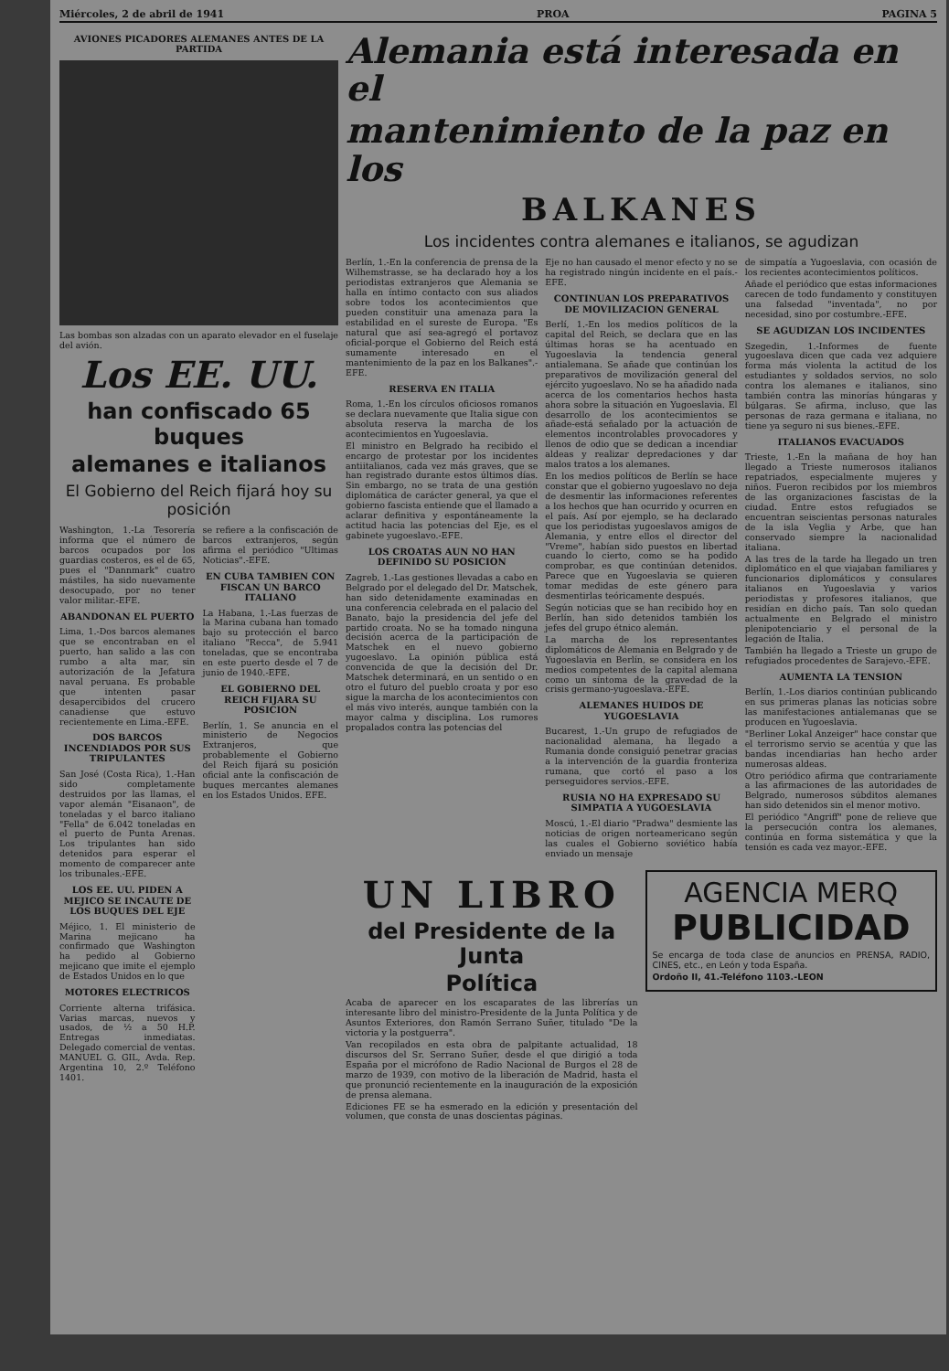Miércoles, 2 de abril de 1941 PROA PAGINA 5
AVIONES PICADORES ALEMANES ANTES DE LA PARTIDA
Las bombas son alzadas con un aparato elevador en el fuselaje del avión.
Los EE. UU.
han confiscado 65 buques
alemanes e italianos
El Gobierno del Reich fijará hoy su posición
Washington, 1.-La Tesorería informa que el número de barcos ocupados por los guardias costeros, es el de 65, pues el "Dannmark" cuatro mástiles, ha sido nuevamente desocupado, por no tener valor militar.-EFE.
ABANDONAN EL PUERTO
Lima, 1.-Dos barcos alemanes que se encontraban en el puerto, han salido a las con rumbo a alta mar, sin autorización de la Jefatura naval peruana. Es probable que intenten pasar desapercibidos del crucero canadiense que estuvo recientemente en Lima.-EFE.
DOS BARCOS INCENDIADOS POR SUS TRIPULANTES
San José (Costa Rica), 1.-Han sido completamente destruidos por las llamas, el vapor alemán "Eisanaon", de toneladas y el barco italiano "Fella" de 6.042 toneladas en el puerto de Punta Arenas. Los tripulantes han sido detenidos para esperar el momento de comparecer ante los tribunales.-EFE.
LOS EE. UU. PIDEN A MEJICO SE INCAUTE DE LOS BUQUES DEL EJE
Méjico, 1. El ministerio de Marina mejicano ha confirmado que Washington ha pedido al Gobierno mejicano que imite el ejemplo de Estados Unidos en lo que
MOTORES ELECTRICOS
Corriente alterna trifásica. Varias marcas, nuevos y usados, de ½ a 50 H.P. Entregas inmediatas. Delegado comercial de ventas. MANUEL G. GIL, Avda. Rep. Argentina 10, 2.º Teléfono 1401.
se refiere a la confiscación de barcos extranjeros, según afirma el periódico "Ultimas Noticias".-EFE.
EN CUBA TAMBIEN CON FISCAN UN BARCO ITALIANO
La Habana, 1.-Las fuerzas de la Marina cubana han tomado bajo su protección el barco italiano "Recca", de 5.941 toneladas, que se encontraba en este puerto desde el 7 de junio de 1940.-EFE.
EL GOBIERNO DEL REICH FIJARA SU POSICION
Berlín, 1. Se anuncia en el ministerio de Negocios Extranjeros, que probablemente el Gobierno del Reich fijará su posición oficial ante la confiscación de buques mercantes alemanes en los Estados Unidos. EFE.
Alemania está interesada en el
mantenimiento de la paz en los
BALKANES
Los incidentes contra alemanes e italianos, se agudizan
Berlín, 1.-En la conferencia de prensa de la Wilhemstrasse, se ha declarado hoy a los periodistas extranjeros que Alemania se halla en íntimo contacto con sus aliados sobre todos los acontecimientos que pueden constituir una amenaza para la estabilidad en el sureste de Europa. "Es natural que así sea-agregó el portavoz oficial-porque el Gobierno del Reich está sumamente interesado en el mantenimiento de la paz en los Balkanes".-EFE.
RESERVA EN ITALIA
Roma, 1.-En los círculos oficiosos romanos se declara nuevamente que Italia sigue con absoluta reserva la marcha de los acontecimientos en Yugoeslavia.
El ministro en Belgrado ha recibido el encargo de protestar por los incidentes antiitalianos, cada vez más graves, que se han registrado durante estos últimos días. Sin embargo, no se trata de una gestión diplomática de carácter general, ya que el gobierno fascista entiende que el llamado a aclarar definitiva y espontáneamente la actitud hacia las potencias del Eje, es el gabinete yugoeslavo.-EFE.
LOS CROATAS AUN NO HAN DEFINIDO SU POSICION
Zagreb, 1.-Las gestiones llevadas a cabo en Belgrado por el delegado del Dr. Matschek, han sido detenidamente examinadas en una conferencia celebrada en el palacio del Banato, bajo la presidencia del jefe del partido croata. No se ha tomado ninguna decisión acerca de la participación de Matschek en el nuevo gobierno yugoeslavo. La opinión pública está convencida de que la decisión del Dr. Matschek determinará, en un sentido o en otro el futuro del pueblo croata y por eso sigue la marcha de los acontecimientos con el más vivo interés, aunque también con la mayor calma y disciplina. Los rumores propalados contra las potencias del
Eje no han causado el menor efecto y no se ha registrado ningún incidente en el país.-EFE.
CONTINUAN LOS PREPARATIVOS DE MOVILIZACION GENERAL
Berlí, 1.-En los medios políticos de la capital del Reich, se declara que en las últimas horas se ha acentuado en Yugoeslavia la tendencia general antialemana. Se añade que continúan los preparativos de movilización general del ejército yugoeslavo. No se ha añadido nada acerca de los comentarios hechos hasta ahora sobre la situación en Yugoeslavia. El desarrollo de los acontecimientos se añade-está señalado por la actuación de elementos incontrolables provocadores y llenos de odio que se dedican a incendiar aldeas y realizar depredaciones y dar malos tratos a los alemanes.
En los medios políticos de Berlín se hace constar que el gobierno yugoeslavo no deja de desmentir las informaciones referentes a los hechos que han ocurrido y ocurren en el país. Así por ejemplo, se ha declarado que los periodistas yugoeslavos amigos de Alemania, y entre ellos el director del "Vreme", habían sido puestos en libertad cuando lo cierto, como se ha podido comprobar, es que continúan detenidos. Parece que en Yugoeslavia se quieren tomar medidas de este género para desmentirlas teóricamente después.
Según noticias que se han recibido hoy en Berlín, han sido detenidos también los jefes del grupo étnico alemán.
La marcha de los representantes diplomáticos de Alemania en Belgrado y de Yugoeslavia en Berlín, se considera en los medios competentes de la capital alemana como un síntoma de la gravedad de la crisis germano-yugoeslava.-EFE.
ALEMANES HUIDOS DE YUGOESLAVIA
Bucarest, 1.-Un grupo de refugiados de nacionalidad alemana, ha llegado a Rumania donde consiguió penetrar gracias a la intervención de la guardia fronteriza rumana, que cortó el paso a los perseguidores servios.-EFE.
RUSIA NO HA EXPRESADO SU SIMPATIA A YUGOESLAVIA
Moscú, 1.-El diario "Pradwa" desmiente las noticias de origen norteamericano según las cuales el Gobierno soviético había enviado un mensaje
de simpatía a Yugoeslavia, con ocasión de los recientes acontecimientos políticos.
Añade el periódico que estas informaciones carecen de todo fundamento y constituyen una falsedad "inventada", no por necesidad, sino por costumbre.-EFE.
SE AGUDIZAN LOS INCIDENTES
Szegedin, 1.-Informes de fuente yugoeslava dicen que cada vez adquiere forma más violenta la actitud de los estudiantes y soldados servios, no solo contra los alemanes e italianos, sino también contra las minorías húngaras y búlgaras. Se afirma, incluso, que las personas de raza germana e italiana, no tiene ya seguro ni sus bienes.-EFE.
ITALIANOS EVACUADOS
Trieste, 1.-En la mañana de hoy han llegado a Trieste numerosos italianos repatriados, especialmente mujeres y niños. Fueron recibidos por los miembros de las organizaciones fascistas de la ciudad. Entre estos refugiados se encuentran seiscientas personas naturales de la isla Veglia y Arbe, que han conservado siempre la nacionalidad italiana.
A las tres de la tarde ha llegado un tren diplomático en el que viajaban familiares y funcionarios diplomáticos y consulares italianos en Yugoeslavia y varios periodistas y profesores italianos, que residían en dicho país. Tan solo quedan actualmente en Belgrado el ministro plenipotenciario y el personal de la legación de Italia.
También ha llegado a Trieste un grupo de refugiados procedentes de Sarajevo.-EFE.
AUMENTA LA TENSION
Berlín, 1.-Los diarios continúan publicando en sus primeras planas las noticias sobre las manifestaciones antialemanas que se producen en Yugoeslavia.
"Berliner Lokal Anzeiger" hace constar que el terrorismo servio se acentúa y que las bandas incendiarias han hecho arder numerosas aldeas.
Otro periódico afirma que contrariamente a las afirmaciones de las autoridades de Belgrado, numerosos súbditos alemanes han sido detenidos sin el menor motivo.
El periódico "Angriff" pone de relieve que la persecución contra los alemanes, continúa en forma sistemática y que la tensión es cada vez mayor.-EFE.
UN LIBRO
del Presidente de la Junta
Política
Acaba de aparecer en los escaparates de las librerías un interesante libro del ministro-Presidente de la Junta Política y de Asuntos Exteriores, don Ramón Serrano Suñer, titulado "De la victoria y la postguerra".
Van recopilados en esta obra de palpitante actualidad, 18 discursos del Sr. Serrano Suñer, desde el que dirigió a toda España por el micrófono de Radio Nacional de Burgos el 28 de marzo de 1939, con motivo de la liberación de Madrid, hasta el que pronunció recientemente en la inauguración de la exposición de prensa alemana.
Ediciones FE se ha esmerado en la edición y presentación del volumen, que consta de unas doscientas páginas.
AGENCIA MERQ
PUBLICIDAD
Se encarga de toda clase de anuncios en PRENSA, RADIO, CINES, etc., en León y toda España.
Ordoño II, 41.-Teléfono 1103.-LEON